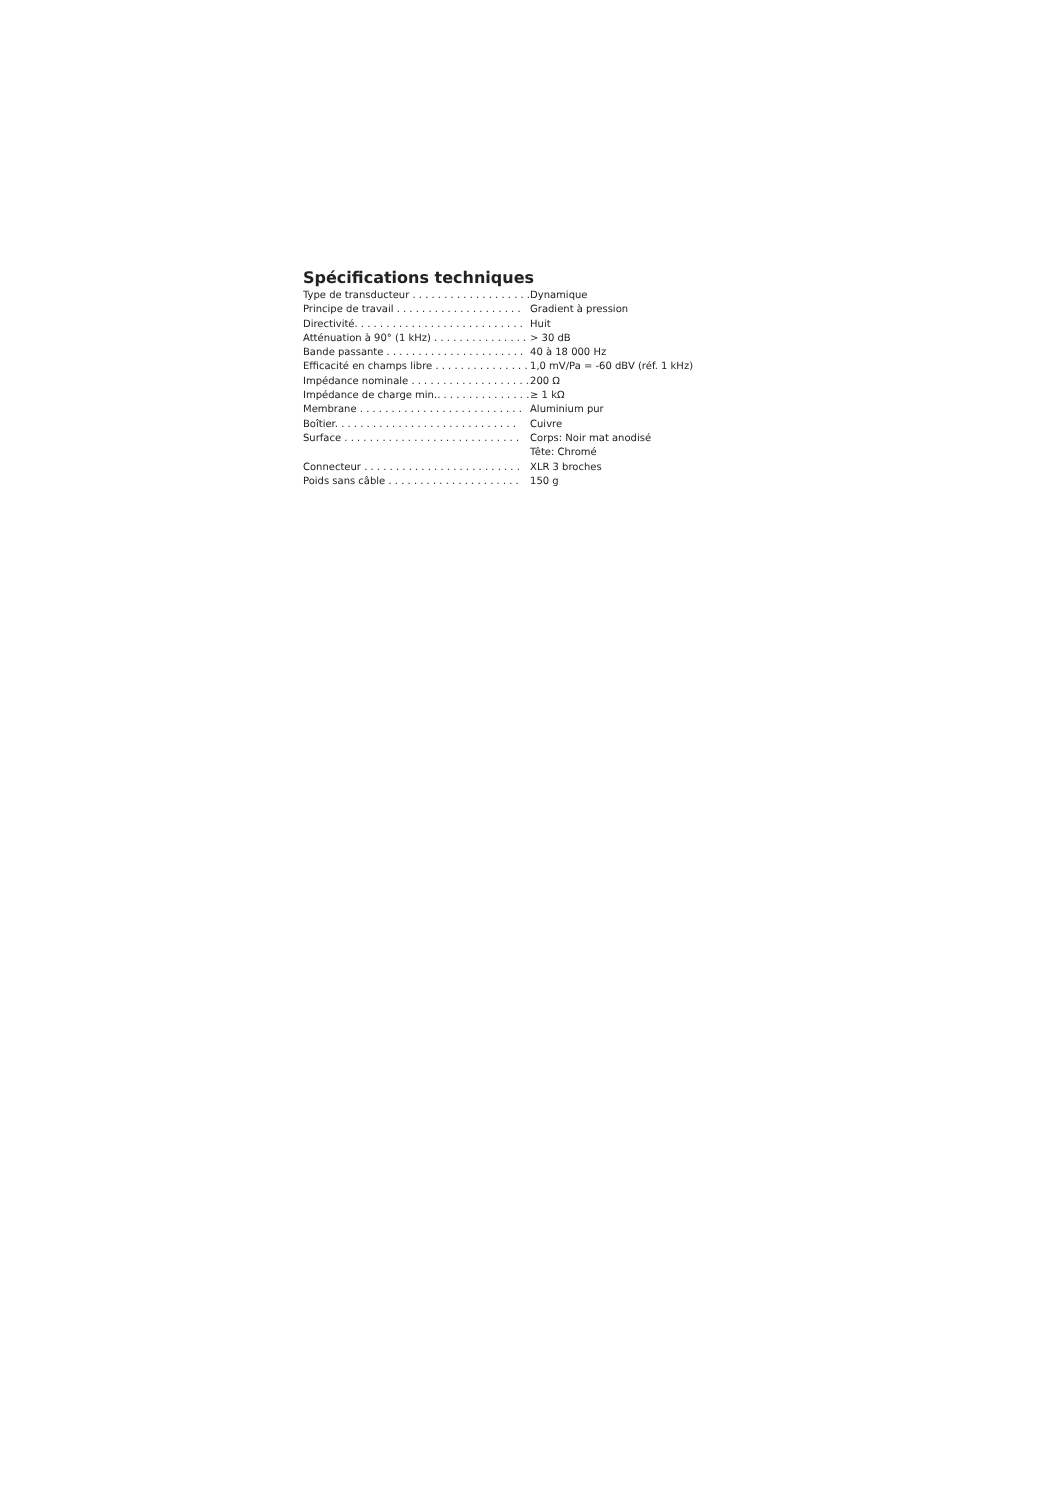Spécifications techniques
| Type de transducteur . . . . . . . . . . . . . . . . . . . | Dynamique |
| Principe de travail . . . . . . . . . . . . . . . . . . . . | Gradient à pression |
| Directivité. . . . . . . . . . . . . . . . . . . . . . . . . . . | Huit |
| Atténuation à 90° (1 kHz) . . . . . . . . . . . . . . . | > 30 dB |
| Bande passante . . . . . . . . . . . . . . . . . . . . . . | 40 à 18 000 Hz |
| Efficacité en champs libre . . . . . . . . . . . . . . . | 1,0 mV/Pa = -60 dBV (réf. 1 kHz) |
| Impédance nominale . . . . . . . . . . . . . . . . . . . | 200 Ω |
| Impédance de charge min.. . . . . . . . . . . . . . . | ≥ 1 kΩ |
| Membrane . . . . . . . . . . . . . . . . . . . . . . . . . . | Aluminium pur |
| Boîtier. . . . . . . . . . . . . . . . . . . . . . . . . . . . . | Cuivre |
| Surface . . . . . . . . . . . . . . . . . . . . . . . . . . . . | Corps: Noir mat anodisé |
| | Tête: Chromé |
| Connecteur . . . . . . . . . . . . . . . . . . . . . . . . . | XLR 3 broches |
| Poids sans câble . . . . . . . . . . . . . . . . . . . . . | 150 g |